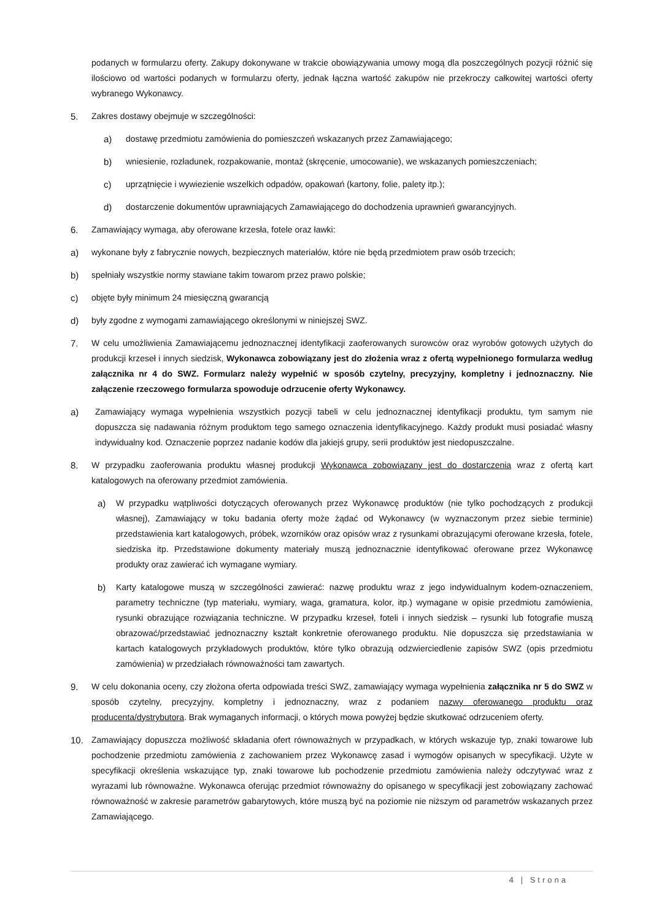podanych w formularzu oferty. Zakupy dokonywane w trakcie obowiązywania umowy mogą dla poszczególnych pozycji różnić się ilościowo od wartości podanych w formularzu oferty, jednak łączna wartość zakupów nie przekroczy całkowitej wartości oferty wybranego Wykonawcy.
5. Zakres dostawy obejmuje w szczególności:
a) dostawę przedmiotu zamówienia do pomieszczeń wskazanych przez Zamawiającego;
b) wniesienie, rozładunek, rozpakowanie, montaż (skręcenie, umocowanie), we wskazanych pomieszczeniach;
c) uprzątnięcie i wywiezienie wszelkich odpadów, opakowań (kartony, folie, palety itp.);
d) dostarczenie dokumentów uprawniających Zamawiającego do dochodzenia uprawnień gwarancyjnych.
6. Zamawiający wymaga, aby oferowane krzesła, fotele oraz ławki:
a) wykonane były z fabrycznie nowych, bezpiecznych materiałów, które nie będą przedmiotem praw osób trzecich;
b) spełniały wszystkie normy stawiane takim towarom przez prawo polskie;
c) objęte były minimum 24 miesięczną gwarancją
d) były zgodne z wymogami zamawiającego określonymi w niniejszej SWZ.
7. W celu umożliwienia Zamawiającemu jednoznacznej identyfikacji zaoferowanych surowców oraz wyrobów gotowych użytych do produkcji krzeseł i innych siedzisk, Wykonawca zobowiązany jest do złożenia wraz z ofertą wypełnionego formularza według załącznika nr 4 do SWZ. Formularz należy wypełnić w sposób czytelny, precyzyjny, kompletny i jednoznaczny. Nie załączenie rzeczowego formularza spowoduje odrzucenie oferty Wykonawcy.
a) Zamawiający wymaga wypełnienia wszystkich pozycji tabeli w celu jednoznacznej identyfikacji produktu, tym samym nie dopuszcza się nadawania różnym produktom tego samego oznaczenia identyfikacyjnego. Każdy produkt musi posiadać własny indywidualny kod. Oznaczenie poprzez nadanie kodów dla jakiejś grupy, serii produktów jest niedopuszczalne.
8. W przypadku zaoferowania produktu własnej produkcji Wykonawca zobowiązany jest do dostarczenia wraz z ofertą kart katalogowych na oferowany przedmiot zamówienia.
a) W przypadku wątpliwości dotyczących oferowanych przez Wykonawcę produktów (nie tylko pochodzących z produkcji własnej), Zamawiający w toku badania oferty może żądać od Wykonawcy (w wyznaczonym przez siebie terminie) przedstawienia kart katalogowych, próbek, wzorników oraz opisów wraz z rysunkami obrazującymi oferowane krzesła, fotele, siedziska itp. Przedstawione dokumenty materiały muszą jednoznacznie identyfikować oferowane przez Wykonawcę produkty oraz zawierać ich wymagane wymiary.
b) Karty katalogowe muszą w szczególności zawierać: nazwę produktu wraz z jego indywidualnym kodem-oznaczeniem, parametry techniczne (typ materiału, wymiary, waga, gramatura, kolor, itp.) wymagane w opisie przedmiotu zamówienia, rysunki obrazujące rozwiązania techniczne. W przypadku krzeseł, foteli i innych siedzisk – rysunki lub fotografie muszą obrazować/przedstawiać jednoznaczny kształt konkretnie oferowanego produktu. Nie dopuszcza się przedstawiania w kartach katalogowych przykładowych produktów, które tylko obrazują odzwierciedlenie zapisów SWZ (opis przedmiotu zamówienia) w przedziałach równoważności tam zawartych.
9. W celu dokonania oceny, czy złożona oferta odpowiada treści SWZ, zamawiający wymaga wypełnienia załącznika nr 5 do SWZ w sposób czytelny, precyzyjny, kompletny i jednoznaczny, wraz z podaniem nazwy oferowanego produktu oraz producenta/dystrybutora. Brak wymaganych informacji, o których mowa powyżej będzie skutkować odrzuceniem oferty.
10. Zamawiający dopuszcza możliwość składania ofert równoważnych w przypadkach, w których wskazuje typ, znaki towarowe lub pochodzenie przedmiotu zamówienia z zachowaniem przez Wykonawcę zasad i wymogów opisanych w specyfikacji. Użyte w specyfikacji określenia wskazujące typ, znaki towarowe lub pochodzenie przedmiotu zamówienia należy odczytywać wraz z wyrazami lub równoważne. Wykonawca oferując przedmiot równoważny do opisanego w specyfikacji jest zobowiązany zachować równoważność w zakresie parametrów gabarytowych, które muszą być na poziomie nie niższym od parametrów wskazanych przez Zamawiającego.
4 | Strona